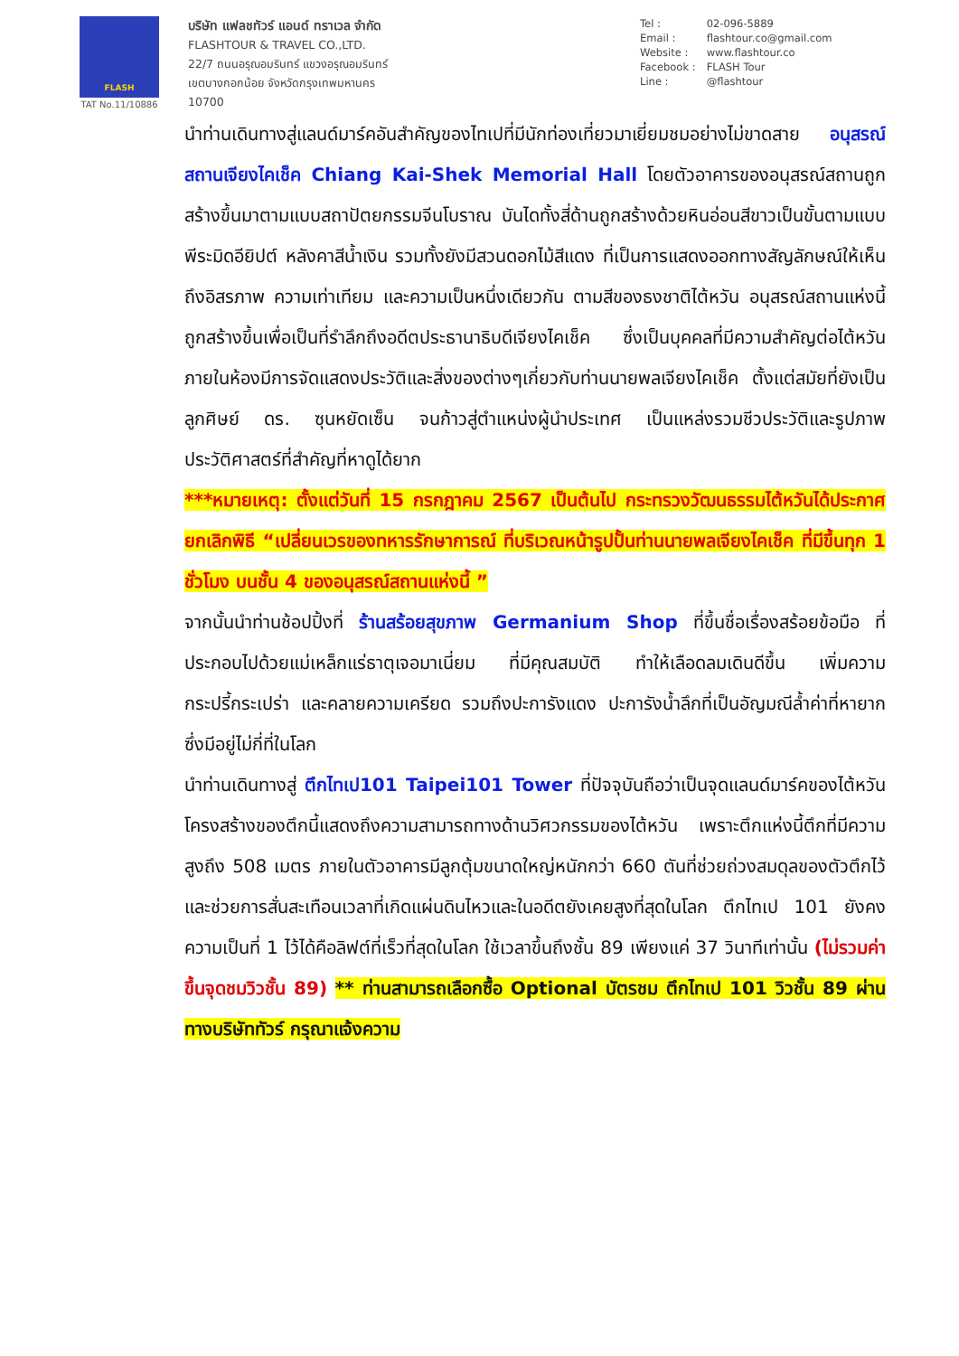FLASH
TAT No.11/10886
บริษัท แฟลชทัวร์ แอนด์ ทราเวล จำกัด
FLASHTOUR & TRAVEL CO.,LTD.
22/7 ถนนอรุณอมรินทร์ แขวงอรุณอมรินทร์
เขตบางกอกน้อย จังหวัดกรุงเทพมหานคร
10700
Tel : 02-096-5889
Email : flashtour.co@gmail.com
Website : www.flashtour.co
Facebook : FLASH Tour
Line : @flashtour
นำท่านเดินทางสู่แลนด์มาร์คอันสำคัญของไทเปที่มีนักท่องเที่ยวมาเยี่ยมชมอย่างไม่ขาดสาย อนุสรณ์สถานเจียงไคเช็ค Chiang Kai-Shek Memorial Hall โดยตัวอาคารของอนุสรณ์สถานถูกสร้างขึ้นมาตามแบบสถาปัตยกรรมจีนโบราณ บันไดทั้งสี่ด้านถูกสร้างด้วยหินอ่อนสีขาวเป็นขั้นตามแบบพีระมิดอียิปต์ หลังคาสีน้ำเงิน รวมทั้งยังมีสวนดอกไม้สีแดง ที่เป็นการแสดงออกทางสัญลักษณ์ให้เห็นถึงอิสรภาพ ความเท่าเทียม และความเป็นหนึ่งเดียวกัน ตามสีของธงชาติไต้หวัน อนุสรณ์สถานแห่งนี้ถูกสร้างขึ้นเพื่อเป็นที่รำลึกถึงอดีตประธานาธิบดีเจียงไคเช็ค ซึ่งเป็นบุคคลที่มีความสำคัญต่อไต้หวัน ภายในห้องมีการจัดแสดงประวัติและสิ่งของต่างๆเกี่ยวกับท่านนายพลเจียงไคเช็ค ตั้งแต่สมัยที่ยังเป็นลูกศิษย์ ดร. ซุนหยัดเซ็น จนก้าวสู่ตำแหน่งผู้นำประเทศ เป็นแหล่งรวมชีวประวัติและรูปภาพประวัติศาสตร์ที่สำคัญที่หาดูได้ยาก
***หมายเหตุ: ตั้งแต่วันที่ 15 กรกฎาคม 2567 เป็นต้นไป กระทรวงวัฒนธรรมไต้หวันได้ประกาศยกเลิกพิธี “เปลี่ยนเวรของทหารรักษาการณ์ ที่บริเวณหน้ารูปปั้นท่านนายพลเจียงไคเช็ค ที่มีขึ้นทุก 1 ชั่วโมง บนชั้น 4 ของอนุสรณ์สถานแห่งนี้ ”
จากนั้นนำท่านช้อปปิ้งที่ ร้านสร้อยสุขภาพ Germanium Shop ที่ขึ้นชื่อเรื่องสร้อยข้อมือ ที่ประกอบไปด้วยแม่เหล็กแร่ธาตุเจอมาเนี่ยม ที่มีคุณสมบัติ ทำให้เลือดลมเดินดีขึ้น เพิ่มความกระปรี้กระเปร่า และคลายความเครียด รวมถึงปะการังแดง ปะการังน้ำลึกที่เป็นอัญมณีล้ำค่าที่หายากซึ่งมีอยู่ไม่กี่ที่ในโลก
นำท่านเดินทางสู่ ตึกไทเป101 Taipei101 Tower ที่ปัจจุบันถือว่าเป็นจุดแลนด์มาร์คของไต้หวัน โครงสร้างของตึกนี้แสดงถึงความสามารถทางด้านวิศวกรรมของไต้หวัน เพราะตึกแห่งนี้ตึกที่มีความสูงถึง 508 เมตร ภายในตัวอาคารมีลูกตุ้มขนาดใหญ่หนักกว่า 660 ตันที่ช่วยถ่วงสมดุลของตัวตึกไว้ และช่วยการสั่นสะเทือนเวลาที่เกิดแผ่นดินไหวและในอดีตยังเคยสูงที่สุดในโลก ตึกไทเป 101 ยังคงความเป็นที่ 1 ไว้ได้คือลิฟต์ที่เร็วที่สุดในโลก ใช้เวลาขึ้นถึงชั้น 89 เพียงแค่ 37 วินาทีเท่านั้น (ไม่รวมค่าขึ้นจุดชมวิวชั้น 89) ** ท่านสามารถเลือกซื้อ Optional บัตรชม ตึกไทเป 101 วิวชั้น 89 ผ่านทางบริษัททัวร์ กรุณาแจ้งความ